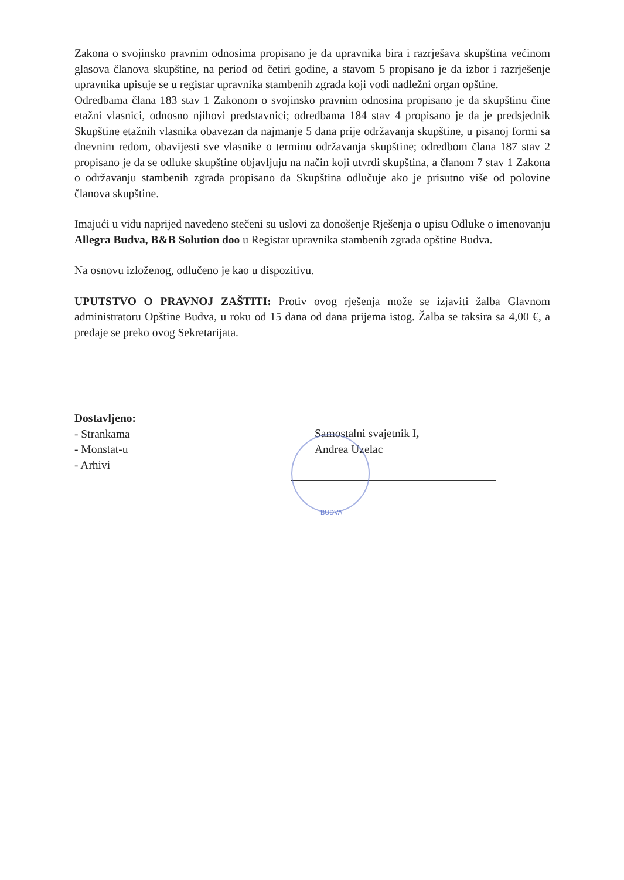Zakona o svojinsko pravnim odnosima propisano je da upravnika bira i razrješava skupština većinom glasova članova skupštine, na period od četiri godine, a stavom 5 propisano je da izbor i razrješenje upravnika upisuje se u registar upravnika stambenih zgrada koji vodi nadležni organ opštine.
Odredbama člana 183 stav 1 Zakonom o svojinsko pravnim odnosina propisano je da skupštinu čine etažni vlasnici, odnosno njihovi predstavnici; odredbama 184 stav 4 propisano je da je predsjednik Skupštine etažnih vlasnika obavezan da najmanje 5 dana prije održavanja skupštine, u pisanoj formi sa dnevnim redom, obavijesti sve vlasnike o terminu održavanja skupštine; odredbom člana 187 stav 2 propisano je da se odluke skupštine objavljuju na način koji utvrdi skupština, a članom 7 stav 1 Zakona o održavanju stambenih zgrada propisano da Skupština odlučuje ako je prisutno više od polovine članova skupštine.
Imajući u vidu naprijed navedeno stečeni su uslovi za donošenje Rješenja o upisu Odluke o imenovanju Allegra Budva, B&B Solution doo u Registar upravnika stambenih zgrada opštine Budva.
Na osnovu izloženog, odlučeno je kao u dispozitivu.
UPUTSTVO O PRAVNOJ ZAŠTITI: Protiv ovog rješenja može se izjaviti žalba Glavnom administratoru Opštine Budva, u roku od 15 dana od dana prijema istog. Žalba se taksira sa 4,00 €, a predaje se preko ovog Sekretarijata.
Dostavljeno:
- Strankama
- Monstat-u
- Arhivi
Samostalni svajetnik I,
Andrea Uzelac
BUDVA